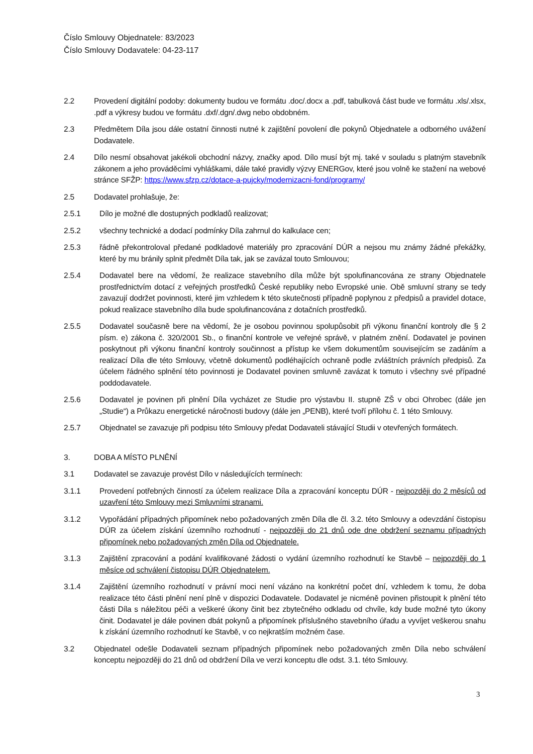Číslo Smlouvy Objednatele: 83/2023
Číslo Smlouvy Dodavatele: 04-23-117
2.2 Provedení digitální podoby: dokumenty budou ve formátu .doc/.docx a .pdf, tabulková část bude ve formátu .xls/.xlsx, .pdf a výkresy budou ve formátu .dxf/.dgn/.dwg nebo obdobném.
2.3 Předmětem Díla jsou dále ostatní činnosti nutné k zajištění povolení dle pokynů Objednatele a odborného uvážení Dodavatele.
2.4 Dílo nesmí obsahovat jakékoli obchodní názvy, značky apod. Dílo musí být mj. také v souladu s platným stavebník zákonem a jeho prováděcími vyhláškami, dále také pravidly výzvy ENERGov, které jsou volně ke stažení na webové stránce SFŽP: https://www.sfzp.cz/dotace-a-pujcky/modernizacni-fond/programy/
2.5 Dodavatel prohlašuje, že:
2.5.1 Dílo je možné dle dostupných podkladů realizovat;
2.5.2 všechny technické a dodací podmínky Díla zahrnul do kalkulace cen;
2.5.3 řádně překontroloval předané podkladové materiály pro zpracování DÚR a nejsou mu známy žádné překážky, které by mu bránily splnit předmět Díla tak, jak se zavázal touto Smlouvou;
2.5.4 Dodavatel bere na vědomí, že realizace stavebního díla může být spolufinancována ze strany Objednatele prostřednictvím dotací z veřejných prostředků České republiky nebo Evropské unie. Obě smluvní strany se tedy zavazují dodržet povinnosti, které jim vzhledem k této skutečnosti případně poplynou z předpisů a pravidel dotace, pokud realizace stavebního díla bude spolufinancována z dotačních prostředků.
2.5.5 Dodavatel současně bere na vědomí, že je osobou povinnou spolupůsobit při výkonu finanční kontroly dle § 2 písm. e) zákona č. 320/2001 Sb., o finanční kontrole ve veřejné správě, v platném znění. Dodavatel je povinen poskytnout při výkonu finanční kontroly součinnost a přístup ke všem dokumentům souvisejícím se zadáním a realizací Díla dle této Smlouvy, včetně dokumentů podléhajících ochraně podle zvláštních právních předpisů. Za účelem řádného splnění této povinnosti je Dodavatel povinen smluvně zavázat k tomuto i všechny své případné poddodavatele.
2.5.6 Dodavatel je povinen při plnění Díla vycházet ze Studie pro výstavbu II. stupně ZŠ v obci Ohrobec (dále jen „Studie“) a Průkazu energetické náročnosti budovy (dále jen „PENB), které tvoří přílohu č. 1 této Smlouvy.
2.5.7 Objednatel se zavazuje při podpisu této Smlouvy předat Dodavateli stávající Studii v otevřených formátech.
3. DOBA A MÍSTO PLNĚNÍ
3.1 Dodavatel se zavazuje provést Dílo v následujících termínech:
3.1.1 Provedení potřebných činností za účelem realizace Díla a zpracování konceptu DÚR - nejpozději do 2 měsíců od uzavření této Smlouvy mezi Smluvními stranami.
3.1.2 Vypořádání případných připomínek nebo požadovaných změn Díla dle čl. 3.2. této Smlouvy a odevzdání čistopisu DÚR za účelem získání územního rozhodnutí - nejpozději do 21 dnů ode dne obdržení seznamu případných připomínek nebo požadovaných změn Díla od Objednatele.
3.1.3 Zajištění zpracování a podání kvalifikované žádosti o vydání územního rozhodnutí ke Stavbě – nejpozději do 1 měsíce od schválení čistopisu DÚR Objednatelem.
3.1.4 Zajištění územního rozhodnutí v právní moci není vázáno na konkrétní počet dní, vzhledem k tomu, že doba realizace této části plnění není plně v dispozici Dodavatele. Dodavatel je nicméně povinen přistoupit k plnění této části Díla s náležitou péči a veškeré úkony činit bez zbytečného odkladu od chvíle, kdy bude možné tyto úkony činit. Dodavatel je dále povinen dbát pokynů a připomínek příslušného stavebního úřadu a vyvíjet veškerou snahu k získání územního rozhodnutí ke Stavbě, v co nejkratším možném čase.
3.2 Objednatel odešle Dodavateli seznam případných připomínek nebo požadovaných změn Díla nebo schválení konceptu nejpozději do 21 dnů od obdržení Díla ve verzi konceptu dle odst. 3.1. této Smlouvy.
3